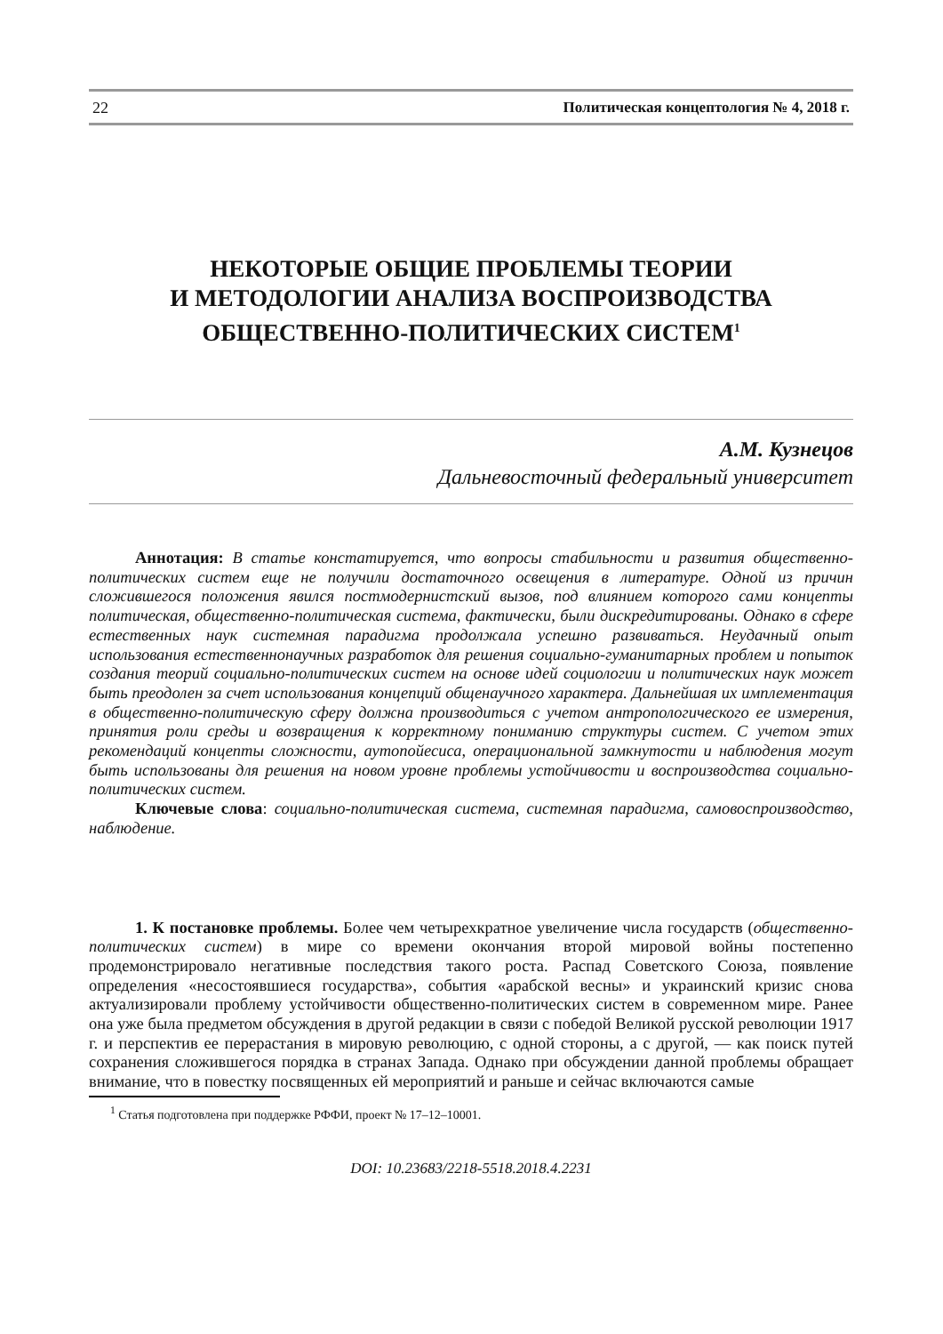22 Политическая концептология № 4, 2018 г.
НЕКОТОРЫЕ ОБЩИЕ ПРОБЛЕМЫ ТЕОРИИ
И МЕТОДОЛОГИИ АНАЛИЗА ВОСПРОИЗВОДСТВА
ОБЩЕСТВЕННО-ПОЛИТИЧЕСКИХ СИСТЕМ<sup>1</sup>
А.М. Кузнецов
Дальневосточный федеральный университет
Аннотация: В статье констатируется, что вопросы стабильности и развития общественно-политических систем еще не получили достаточного освещения в литературе. Одной из причин сложившегося положения явился постмодернистский вызов, под влиянием которого сами концепты политическая, общественно-политическая система, фактически, были дискредитированы. Однако в сфере естественных наук системная парадигма продолжала успешно развиваться. Неудачный опыт использования естественнонаучных разработок для решения социально-гуманитарных проблем и попыток создания теорий социально-политических систем на основе идей социологии и политических наук может быть преодолен за счет использования концепций общенаучного характера. Дальнейшая их имплементация в общественно-политическую сферу должна производиться с учетом антропологического ее измерения, принятия роли среды и возвращения к корректному пониманию структуры систем. С учетом этих рекомендаций концепты сложности, аутопойесиса, операциональной замкнутости и наблюдения могут быть использованы для решения на новом уровне проблемы устойчивости и воспроизводства социально-политических систем.
Ключевые слова: социально-политическая система, системная парадигма, самовоспроизводство, наблюдение.
1. К постановке проблемы. Более чем четырехкратное увеличение числа государств (общественно-политических систем) в мире со времени окончания второй мировой войны постепенно продемонстрировало негативные последствия такого роста. Распад Советского Союза, появление определения «несостоявшиеся государства», события «арабской весны» и украинский кризис снова актуализировали проблему устойчивости общественно-политических систем в современном мире. Ранее она уже была предметом обсуждения в другой редакции в связи с победой Великой русской революции 1917 г. и перспектив ее перерастания в мировую революцию, с одной стороны, а с другой, — как поиск путей сохранения сложившегося порядка в странах Запада. Однако при обсуждении данной проблемы обращает внимание, что в повестку посвященных ей мероприятий и раньше и сейчас включаются самые
<sup>1</sup> Статья подготовлена при поддержке РФФИ, проект № 17–12–10001.
DOI: 10.23683/2218-5518.2018.4.2231